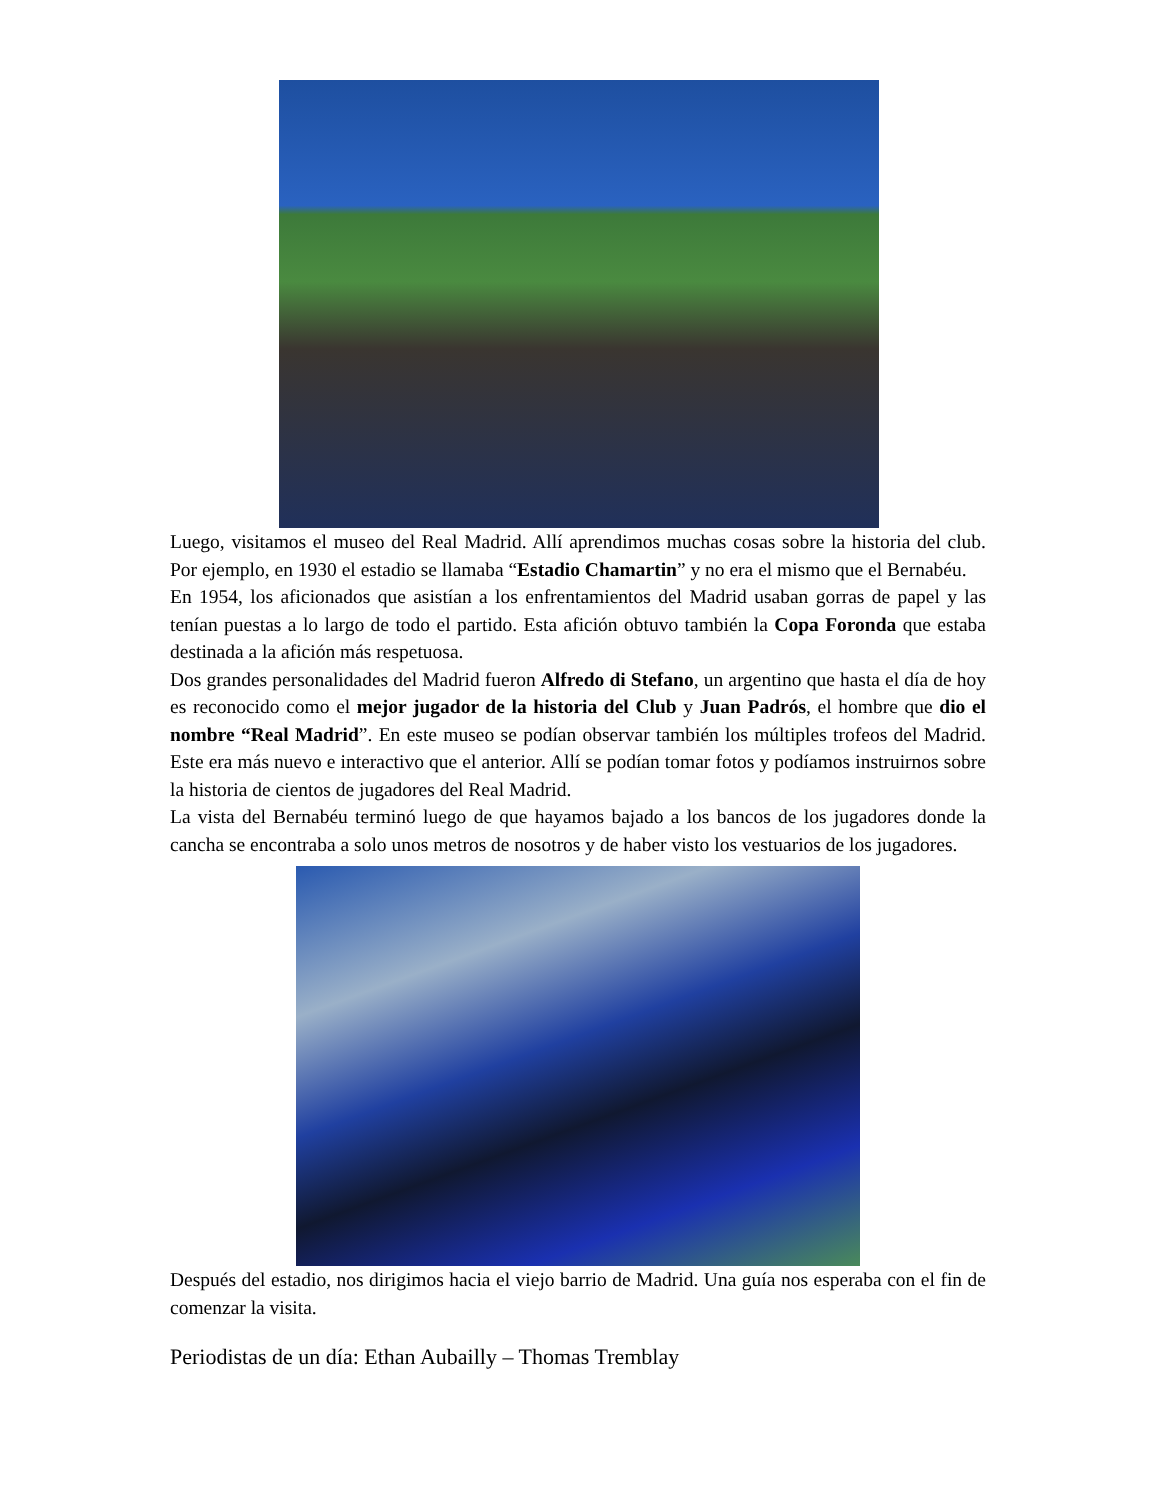Luego, visitamos el museo del Real Madrid. Allí aprendimos muchas cosas sobre la historia del club. Por ejemplo, en 1930 el estadio se llamaba “Estadio Chamartin” y no era el mismo que el Bernabéu.
En 1954, los aficionados que asistían a los enfrentamientos del Madrid usaban gorras de papel y las tenían puestas a lo largo de todo el partido. Esta afición obtuvo también la Copa Foronda que estaba destinada a la afición más respetuosa.
Dos grandes personalidades del Madrid fueron Alfredo di Stefano, un argentino que hasta el día de hoy es reconocido como el mejor jugador de la historia del Club y Juan Padrós, el hombre que dio el nombre “Real Madrid”. En este museo se podían observar también los múltiples trofeos del Madrid. Este era más nuevo e interactivo que el anterior. Allí se podían tomar fotos y podíamos instruirnos sobre la historia de cientos de jugadores del Real Madrid.
La vista del Bernabéu terminó luego de que hayamos bajado a los bancos de los jugadores donde la cancha se encontraba a solo unos metros de nosotros y de haber visto los vestuarios de los jugadores.
Después del estadio, nos dirigimos hacia el viejo barrio de Madrid. Una guía nos esperaba con el fin de comenzar la visita.
Periodistas de un día: Ethan Aubailly – Thomas Tremblay